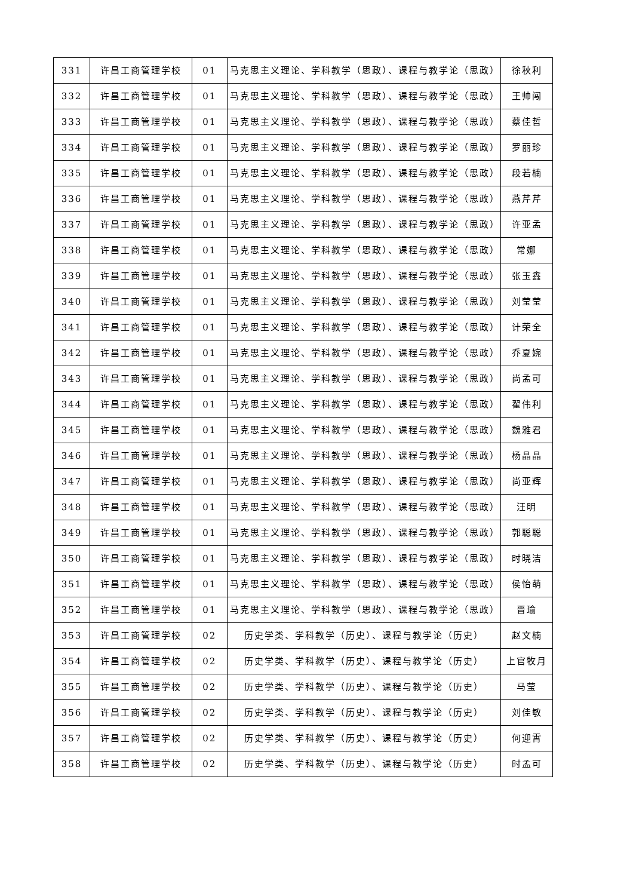| 331 | 许昌工商管理学校 | 01 | 马克思主义理论、学科教学（思政）、课程与教学论（思政） | 徐秋利 |
| 332 | 许昌工商管理学校 | 01 | 马克思主义理论、学科教学（思政）、课程与教学论（思政） | 王帅闯 |
| 333 | 许昌工商管理学校 | 01 | 马克思主义理论、学科教学（思政）、课程与教学论（思政） | 蔡佳哲 |
| 334 | 许昌工商管理学校 | 01 | 马克思主义理论、学科教学（思政）、课程与教学论（思政） | 罗丽珍 |
| 335 | 许昌工商管理学校 | 01 | 马克思主义理论、学科教学（思政）、课程与教学论（思政） | 段若楠 |
| 336 | 许昌工商管理学校 | 01 | 马克思主义理论、学科教学（思政）、课程与教学论（思政） | 燕芹芹 |
| 337 | 许昌工商管理学校 | 01 | 马克思主义理论、学科教学（思政）、课程与教学论（思政） | 许亚孟 |
| 338 | 许昌工商管理学校 | 01 | 马克思主义理论、学科教学（思政）、课程与教学论（思政） | 常娜 |
| 339 | 许昌工商管理学校 | 01 | 马克思主义理论、学科教学（思政）、课程与教学论（思政） | 张玉鑫 |
| 340 | 许昌工商管理学校 | 01 | 马克思主义理论、学科教学（思政）、课程与教学论（思政） | 刘莹莹 |
| 341 | 许昌工商管理学校 | 01 | 马克思主义理论、学科教学（思政）、课程与教学论（思政） | 计荣全 |
| 342 | 许昌工商管理学校 | 01 | 马克思主义理论、学科教学（思政）、课程与教学论（思政） | 乔夏婉 |
| 343 | 许昌工商管理学校 | 01 | 马克思主义理论、学科教学（思政）、课程与教学论（思政） | 尚孟可 |
| 344 | 许昌工商管理学校 | 01 | 马克思主义理论、学科教学（思政）、课程与教学论（思政） | 翟伟利 |
| 345 | 许昌工商管理学校 | 01 | 马克思主义理论、学科教学（思政）、课程与教学论（思政） | 魏雅君 |
| 346 | 许昌工商管理学校 | 01 | 马克思主义理论、学科教学（思政）、课程与教学论（思政） | 杨晶晶 |
| 347 | 许昌工商管理学校 | 01 | 马克思主义理论、学科教学（思政）、课程与教学论（思政） | 尚亚辉 |
| 348 | 许昌工商管理学校 | 01 | 马克思主义理论、学科教学（思政）、课程与教学论（思政） | 汪明 |
| 349 | 许昌工商管理学校 | 01 | 马克思主义理论、学科教学（思政）、课程与教学论（思政） | 郭聪聪 |
| 350 | 许昌工商管理学校 | 01 | 马克思主义理论、学科教学（思政）、课程与教学论（思政） | 时晓洁 |
| 351 | 许昌工商管理学校 | 01 | 马克思主义理论、学科教学（思政）、课程与教学论（思政） | 侯怡萌 |
| 352 | 许昌工商管理学校 | 01 | 马克思主义理论、学科教学（思政）、课程与教学论（思政） | 晋瑜 |
| 353 | 许昌工商管理学校 | 02 | 历史学类、学科教学（历史）、课程与教学论（历史） | 赵文楠 |
| 354 | 许昌工商管理学校 | 02 | 历史学类、学科教学（历史）、课程与教学论（历史） | 上官牧月 |
| 355 | 许昌工商管理学校 | 02 | 历史学类、学科教学（历史）、课程与教学论（历史） | 马莹 |
| 356 | 许昌工商管理学校 | 02 | 历史学类、学科教学（历史）、课程与教学论（历史） | 刘佳敏 |
| 357 | 许昌工商管理学校 | 02 | 历史学类、学科教学（历史）、课程与教学论（历史） | 何迎霄 |
| 358 | 许昌工商管理学校 | 02 | 历史学类、学科教学（历史）、课程与教学论（历史） | 时孟可 |